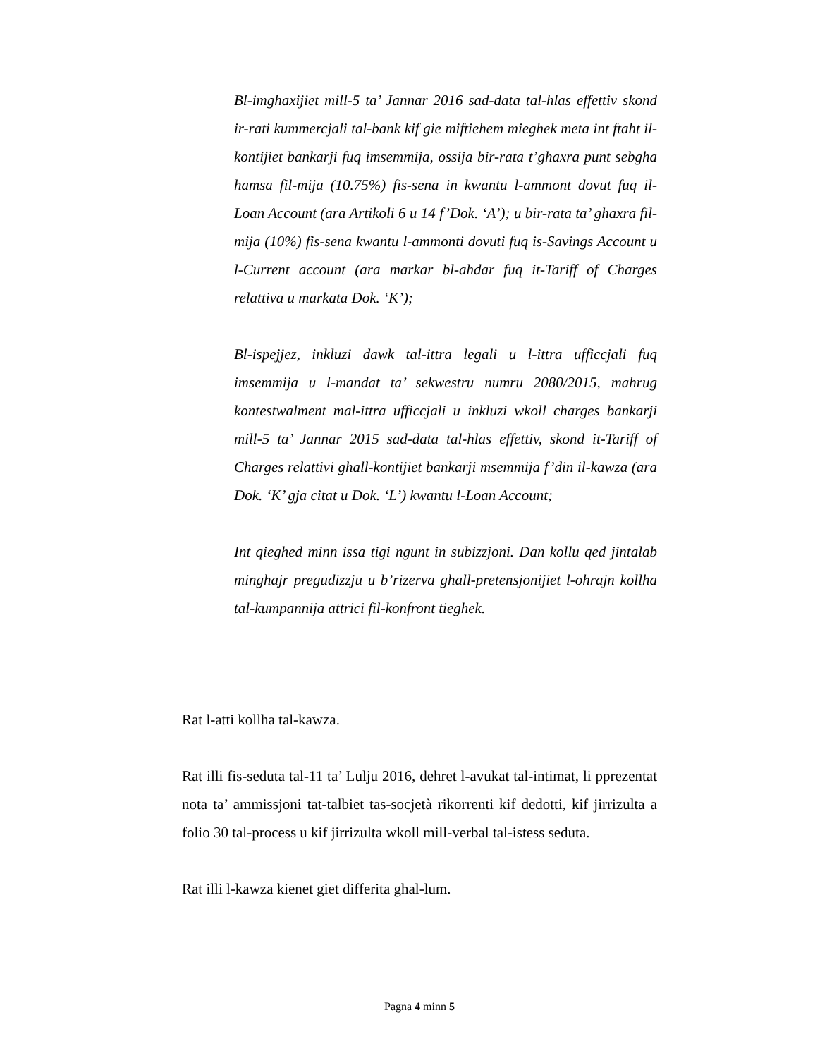Bl-imghaxijiet mill-5 ta’ Jannar 2016 sad-data tal-hlas effettiv skond ir-rati kummercjali tal-bank kif gie miftiehem mieghek meta int ftaht il-kontijiet bankarji fuq imsemmija, ossija bir-rata t’ghaxra punt sebgha hamsa fil-mija (10.75%) fis-sena in kwantu l-ammont dovut fuq il-Loan Account (ara Artikoli 6 u 14 f’Dok. ‘A’); u bir-rata ta’ ghaxra fil-mija (10%) fis-sena kwantu l-ammonti dovuti fuq is-Savings Account u l-Current account (ara markar bl-ahdar fuq it-Tariff of Charges relattiva u markata Dok. ‘K’);
Bl-ispejjez, inkluzi dawk tal-ittra legali u l-ittra ufficcjali fuq imsemmija u l-mandat ta’ sekwestru numru 2080/2015, mahrug kontestwalment mal-ittra ufficcjali u inkluzi wkoll charges bankarji mill-5 ta’ Jannar 2015 sad-data tal-hlas effettiv, skond it-Tariff of Charges relattivi ghall-kontijiet bankarji msemmija f’din il-kawza (ara Dok. ‘K’ gja citat u Dok. ‘L’) kwantu l-Loan Account;
Int qieghed minn issa tigi ngunt in subizzjoni. Dan kollu qed jintalab minghajr pregudizzju u b’rizerva ghall-pretensjonijiet l-ohrajn kollha tal-kumpannija attrici fil-konfront tieghek.
Rat l-atti kollha tal-kawza.
Rat illi fis-seduta tal-11 ta’ Lulju 2016, dehret l-avukat tal-intimat, li pprezentat nota ta’ ammissjoni tat-talbiet tas-socjetà rikorrenti kif dedotti, kif jirrizulta a folio 30 tal-process u kif jirrizulta wkoll mill-verbal tal-istess seduta.
Rat illi l-kawza kienet giet differita ghal-lum.
Pagna 4 minn 5